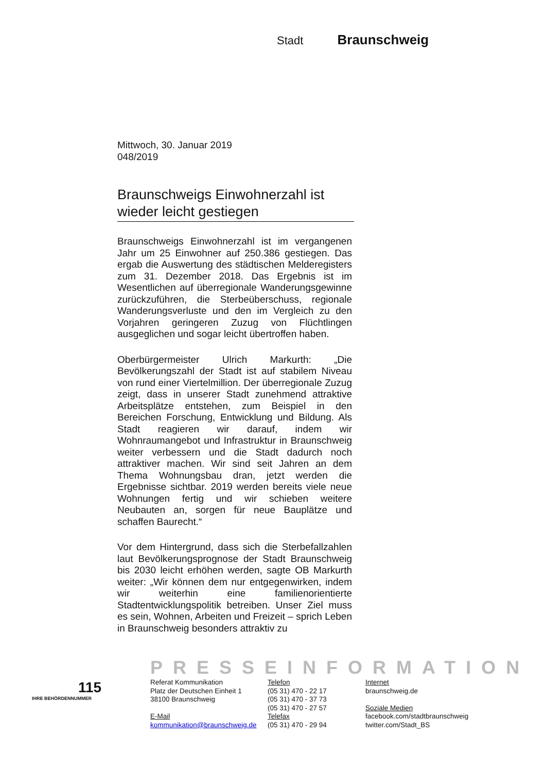Stadt Braunschweig
Mittwoch, 30. Januar 2019
048/2019
Braunschweigs Einwohnerzahl ist wieder leicht gestiegen
Braunschweigs Einwohnerzahl ist im vergangenen Jahr um 25 Einwohner auf 250.386 gestiegen. Das ergab die Auswertung des städtischen Melderegisters zum 31. Dezember 2018. Das Ergebnis ist im Wesentlichen auf überregionale Wanderungsgewinne zurückzuführen, die Sterbeüberschuss, regionale Wanderungsverluste und den im Vergleich zu den Vorjahren geringeren Zuzug von Flüchtlingen ausgeglichen und sogar leicht übertroffen haben.
Oberbürgermeister Ulrich Markurth: „Die Bevölkerungszahl der Stadt ist auf stabilem Niveau von rund einer Viertelmillion. Der überregionale Zuzug zeigt, dass in unserer Stadt zunehmend attraktive Arbeitsplätze entstehen, zum Beispiel in den Bereichen Forschung, Entwicklung und Bildung. Als Stadt reagieren wir darauf, indem wir Wohnraumangebot und Infrastruktur in Braunschweig weiter verbessern und die Stadt dadurch noch attraktiver machen. Wir sind seit Jahren an dem Thema Wohnungsbau dran, jetzt werden die Ergebnisse sichtbar. 2019 werden bereits viele neue Wohnungen fertig und wir schieben weitere Neubauten an, sorgen für neue Bauplätze und schaffen Baurecht.“
Vor dem Hintergrund, dass sich die Sterbefallzahlen laut Bevölkerungsprognose der Stadt Braunschweig bis 2030 leicht erhöhen werden, sagte OB Markurth weiter: „Wir können dem nur entgegenwirken, indem wir weiterhin eine familienorientierte Stadtentwicklungspolitik betreiben. Unser Ziel muss es sein, Wohnen, Arbeiten und Freizeit – sprich Leben in Braunschweig besonders attraktiv zu
PRESSEINFORMATION
115
IHRE BEHÖRDENNUMMER
Referat Kommunikation
Platz der Deutschen Einheit 1
38100 Braunschweig
E-Mail
kommunikation@braunschweig.de
Telefon
(05 31) 470 - 22 17
(05 31) 470 - 37 73
(05 31) 470 - 27 57
Telefax
(05 31) 470 - 29 94
Internet
braunschweig.de
Soziale Medien
facebook.com/stadtbraunschweig
twitter.com/Stadt_BS